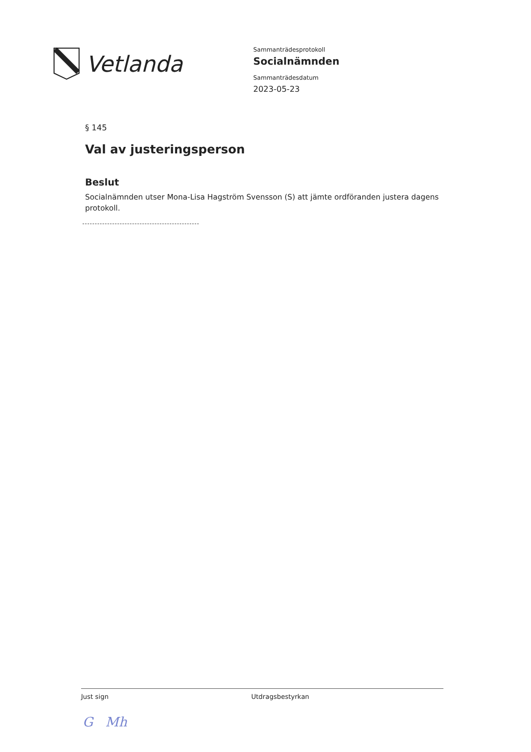Vetlanda
Sammanträdesprotokoll
Socialnämnden
Sammanträdesdatum
2023-05-23
§ 145
Val av justeringsperson
Beslut
Socialnämnden utser Mona-Lisa Hagström Svensson (S) att jämte ordföranden justera dagens protokoll.
Just sign Utdragsbestyrkan
G Mh